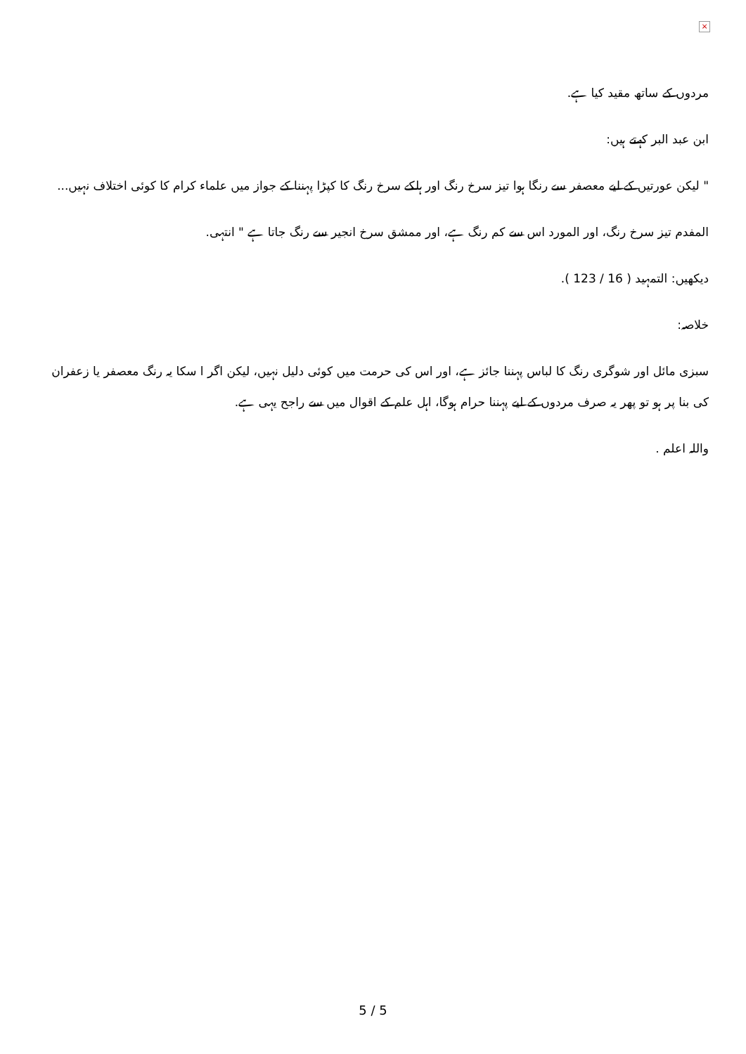×
مردوں کے ساتھ مقید کیا ہے.
ابن عبد البر کہتے ہیں:
" لیکن عورتیں کے لیے معصفر سے رنگا ہوا تیز سرخ رنگ اور ہلکے سرخ رنگ کا کپڑا پہننا کے جواز میں علماء کرام کا کوئی اختلاف نہیں...
المفدم تیز سرخ رنگ، اور المورد اس سے کم رنگ ہے، اور ممشق سرخ انجیر سے رنگ جاتا ہے " انتہی.
دیکھیں: التمہید ( 16 / 123 ).
خلاصہ:
سبزی مائل اور شوگری رنگ کا لباس پہننا جائز ہے، اور اس کی حرمت میں کوئی دلیل نہیں، لیکن اگر ا سکا یہ رنگ معصفر یا زعفران کی بنا پر ہو تو پھر یہ صرف مردوں کے لیے پہننا حرام ہوگا، اہل علم کے اقوال میں سے راجح یہی ہے.
واللہ اعلم .
5 / 5